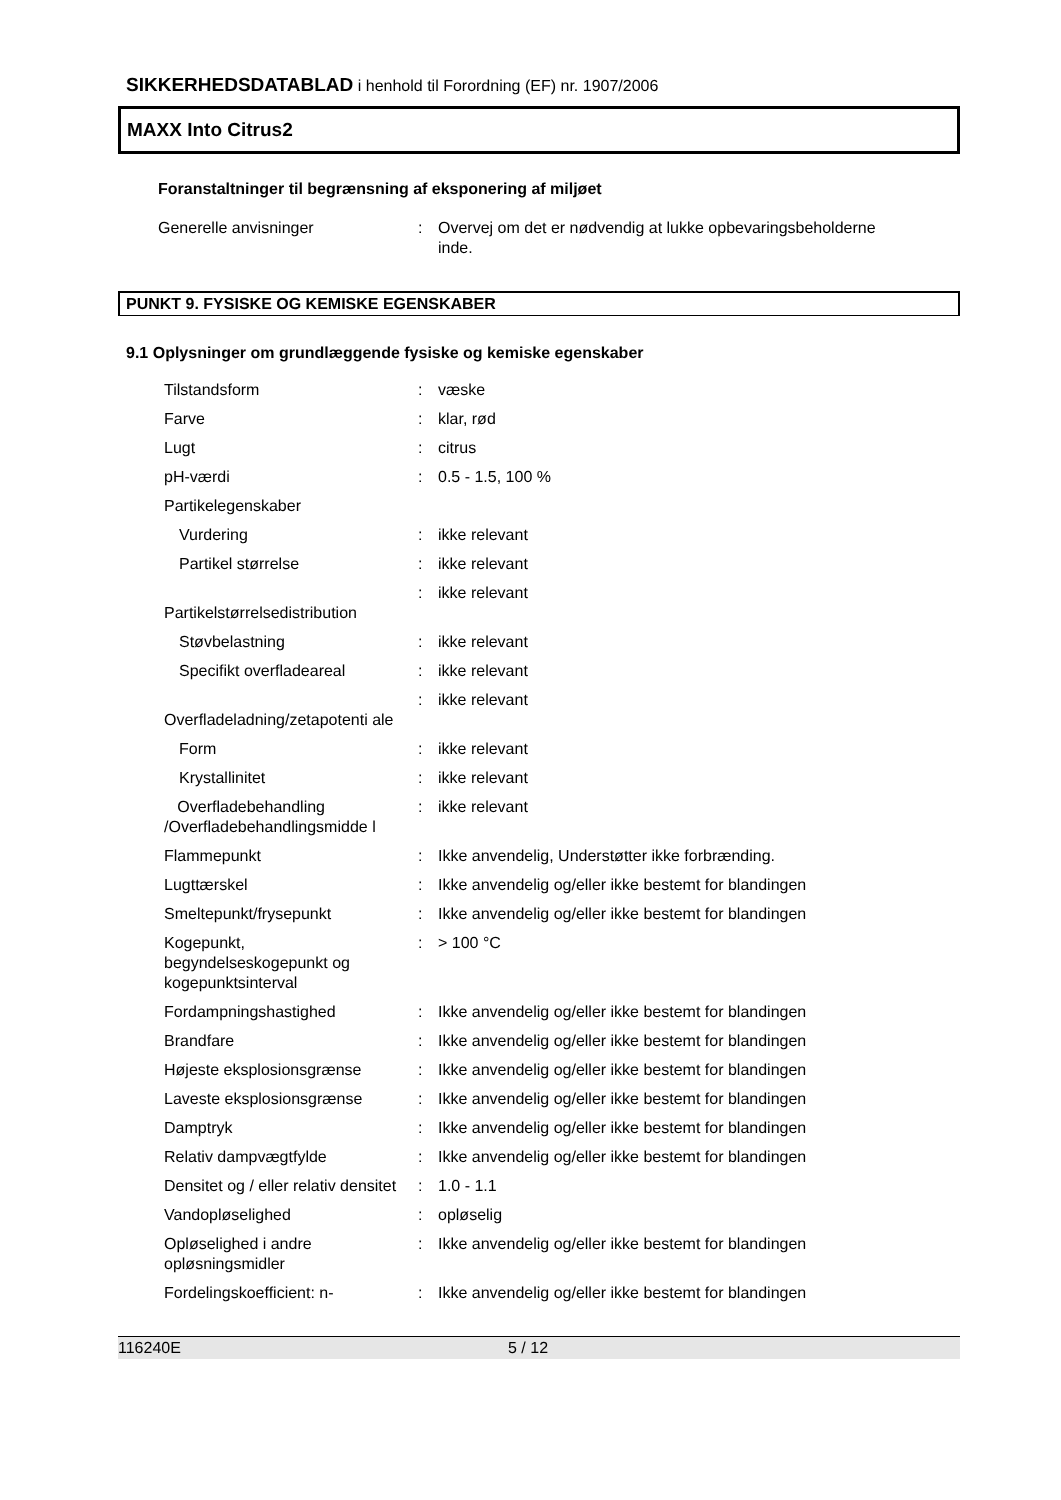SIKKERHEDSDATABLAD i henhold til Forordning (EF) nr. 1907/2006
MAXX Into Citrus2
Foranstaltninger til begrænsning af eksponering af miljøet
| Generelle anvisninger | : | Overvej om det er nødvendig at lukke opbevaringsbeholderne inde. |
PUNKT 9. FYSISKE OG KEMISKE EGENSKABER
9.1 Oplysninger om grundlæggende fysiske og kemiske egenskaber
| Tilstandsform | : | væske |
| Farve | : | klar, rød |
| Lugt | : | citrus |
| pH-værdi | : | 0.5 - 1.5, 100 % |
| Partikelegenskaber | | |
| Vurdering | : | ikke relevant |
| Partikel størrelse | : | ikke relevant |
| Partikelstørrelsedistribution | : | ikke relevant |
| Støvbelastning | : | ikke relevant |
| Specifikt overfladeareal | : | ikke relevant |
| Overfladeladning/zetapotenti ale | : | ikke relevant |
| Form | : | ikke relevant |
| Krystallinitet | : | ikke relevant |
| Overfladebehandling /Overfladebehandlingsmidde l | : | ikke relevant |
| Flammepunkt | : | Ikke anvendelig, Understøtter ikke forbrænding. |
| Lugttærskel | : | Ikke anvendelig og/eller ikke bestemt for blandingen |
| Smeltepunkt/frysepunkt | : | Ikke anvendelig og/eller ikke bestemt for blandingen |
| Kogepunkt, begyndelseskogepunkt og kogepunktsinterval | : | > 100 °C |
| Fordampningshastighed | : | Ikke anvendelig og/eller ikke bestemt for blandingen |
| Brandfare | : | Ikke anvendelig og/eller ikke bestemt for blandingen |
| Højeste eksplosionsgrænse | : | Ikke anvendelig og/eller ikke bestemt for blandingen |
| Laveste eksplosionsgrænse | : | Ikke anvendelig og/eller ikke bestemt for blandingen |
| Damptryk | : | Ikke anvendelig og/eller ikke bestemt for blandingen |
| Relativ dampvægtfylde | : | Ikke anvendelig og/eller ikke bestemt for blandingen |
| Densitet og / eller relativ densitet | : | 1.0 - 1.1 |
| Vandopløselighed | : | opløselig |
| Opløselighed i andre opløsningsmidler | : | Ikke anvendelig og/eller ikke bestemt for blandingen |
| Fordelingskoefficient: n- | : | Ikke anvendelig og/eller ikke bestemt for blandingen |
116240E 5 / 12